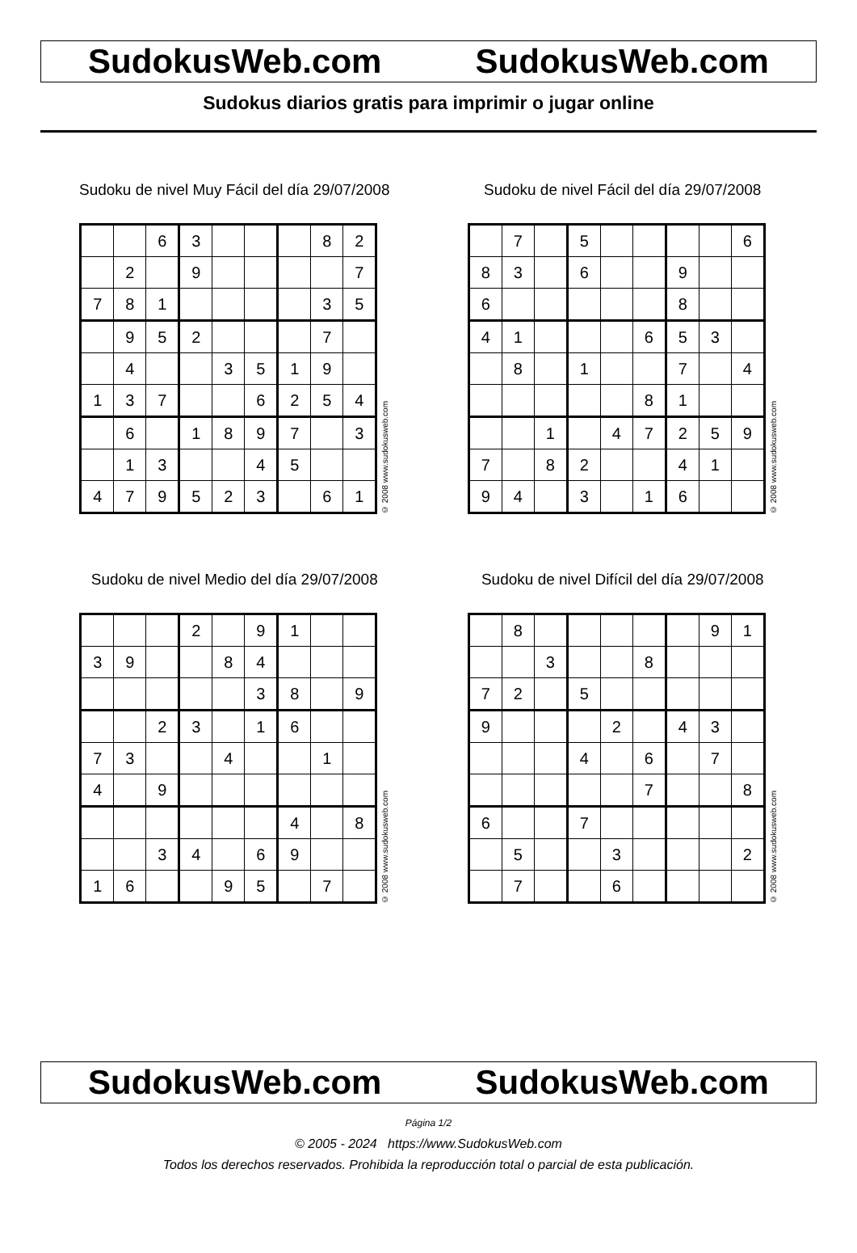SudokusWeb.com SudokusWeb.com
Sudokus diarios gratis para imprimir o jugar online
Sudoku de nivel Muy Fácil del día 29/07/2008
| | | 6 | 3 | | | | 8 | 2 |
| | 2 | | 9 | | | | | 7 |
| 7 | 8 | 1 | | | | | 3 | 5 |
| | 9 | 5 | 2 | | | | 7 | |
| | 4 | | | 3 | 5 | 1 | 9 | |
| 1 | 3 | 7 | | | 6 | 2 | 5 | 4 |
| | 6 | | 1 | 8 | 9 | 7 | | 3 |
| | 1 | 3 | | | 4 | 5 | | |
| 4 | 7 | 9 | 5 | 2 | 3 | | 6 | 1 |
© 2008 www.sudokusweb.com
Sudoku de nivel Fácil del día 29/07/2008
| | 7 | | 5 | | | | | 6 |
| 8 | 3 | | 6 | | | 9 | | |
| 6 | | | | | | 8 | | |
| 4 | 1 | | | | 6 | 5 | 3 | |
| | 8 | | 1 | | | 7 | | 4 |
| | | | | | 8 | 1 | | |
| | | 1 | | 4 | 7 | 2 | 5 | 9 |
| 7 | | 8 | 2 | | | 4 | 1 | |
| 9 | 4 | | 3 | | 1 | 6 | | |
© 2008 www.sudokusweb.com
Sudoku de nivel Medio del día 29/07/2008
| | | | 2 | | 9 | 1 | | |
| 3 | 9 | | | 8 | 4 | | | |
| | | | | | 3 | 8 | | 9 |
| | | 2 | 3 | | 1 | 6 | | |
| 7 | 3 | | | 4 | | | 1 | |
| 4 | | 9 | | | | | | |
| | | | | | | 4 | | 8 |
| | | 3 | 4 | | 6 | 9 | | |
| 1 | 6 | | | 9 | 5 | | 7 | |
© 2008 www.sudokusweb.com
Sudoku de nivel Difícil del día 29/07/2008
| | 8 | | | | | | 9 | 1 |
| | | 3 | | | 8 | | | |
| 7 | 2 | | 5 | | | | | |
| 9 | | | | 2 | | 4 | 3 | |
| | | | 4 | | 6 | | 7 | |
| | | | | | 7 | | | 8 |
| 6 | | | 7 | | | | | |
| | 5 | | | 3 | | | | 2 |
| | 7 | | | 6 | | | | |
© 2008 www.sudokusweb.com
SudokusWeb.com SudokusWeb.com
Página 1/2
© 2005 - 2024 https://www.SudokusWeb.com
Todos los derechos reservados. Prohibida la reproducción total o parcial de esta publicación.